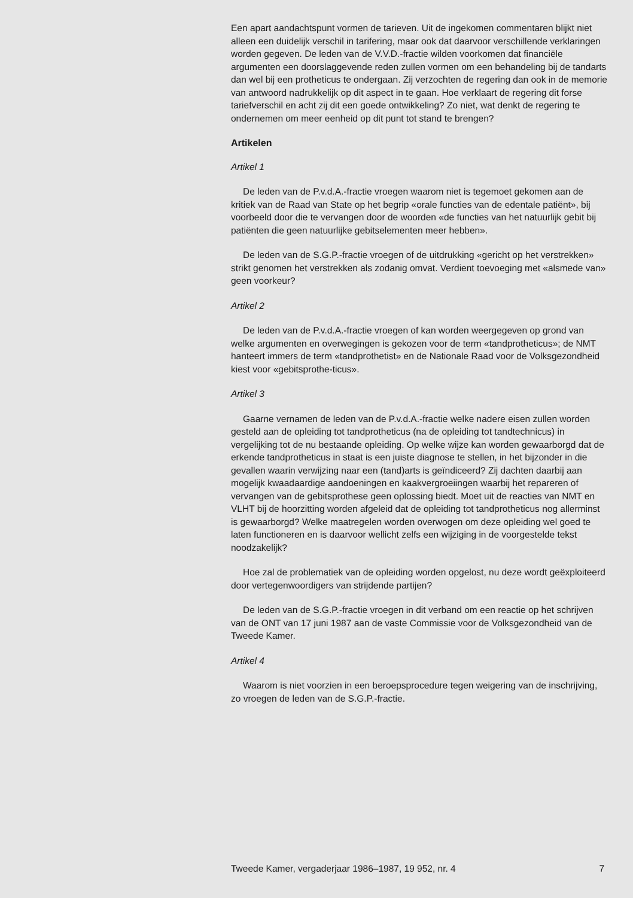Een apart aandachtspunt vormen de tarieven. Uit de ingekomen commentaren blijkt niet alleen een duidelijk verschil in tarifering, maar ook dat daarvoor verschillende verklaringen worden gegeven. De leden van de V.V.D.-fractie wilden voorkomen dat financiële argumenten een doorslaggevende reden zullen vormen om een behandeling bij de tandarts dan wel bij een protheticus te ondergaan. Zij verzochten de regering dan ook in de memorie van antwoord nadrukkelijk op dit aspect in te gaan. Hoe verklaart de regering dit forse tariefverschil en acht zij dit een goede ontwikkeling? Zo niet, wat denkt de regering te ondernemen om meer eenheid op dit punt tot stand te brengen?
Artikelen
Artikel 1
De leden van de P.v.d.A.-fractie vroegen waarom niet is tegemoet gekomen aan de kritiek van de Raad van State op het begrip «orale functies van de edentale patiënt», bij voorbeeld door die te vervangen door de woorden «de functies van het natuurlijk gebit bij patiënten die geen natuurlijke gebitselementen meer hebben».
De leden van de S.G.P.-fractie vroegen of de uitdrukking «gericht op het verstrekken» strikt genomen het verstrekken als zodanig omvat. Verdient toevoeging met «alsmede van» geen voorkeur?
Artikel 2
De leden van de P.v.d.A.-fractie vroegen of kan worden weergegeven op grond van welke argumenten en overwegingen is gekozen voor de term «tandprotheticus»; de NMT hanteert immers de term «tandprothetist» en de Nationale Raad voor de Volksgezondheid kiest voor «gebitsprothe-ticus».
Artikel 3
Gaarne vernamen de leden van de P.v.d.A.-fractie welke nadere eisen zullen worden gesteld aan de opleiding tot tandprotheticus (na de opleiding tot tandtechnicus) in vergelijking tot de nu bestaande opleiding. Op welke wijze kan worden gewaarborgd dat de erkende tandprotheticus in staat is een juiste diagnose te stellen, in het bijzonder in die gevallen waarin verwijzing naar een (tand)arts is geïndiceerd? Zij dachten daarbij aan mogelijk kwaadaardige aandoeningen en kaakvergroeiingen waarbij het repareren of vervangen van de gebitsprothese geen oplossing biedt. Moet uit de reacties van NMT en VLHT bij de hoorzitting worden afgeleid dat de opleiding tot tandprotheticus nog allerminst is gewaarborgd? Welke maatregelen worden overwogen om deze opleiding wel goed te laten functioneren en is daarvoor wellicht zelfs een wijziging in de voorgestelde tekst noodzakelijk?
Hoe zal de problematiek van de opleiding worden opgelost, nu deze wordt geëxploiteerd door vertegenwoordigers van strijdende partijen?
De leden van de S.G.P.-fractie vroegen in dit verband om een reactie op het schrijven van de ONT van 17 juni 1987 aan de vaste Commissie voor de Volksgezondheid van de Tweede Kamer.
Artikel 4
Waarom is niet voorzien in een beroepsprocedure tegen weigering van de inschrijving, zo vroegen de leden van de S.G.P.-fractie.
Tweede Kamer, vergaderjaar 1986–1987, 19 952, nr. 4 7